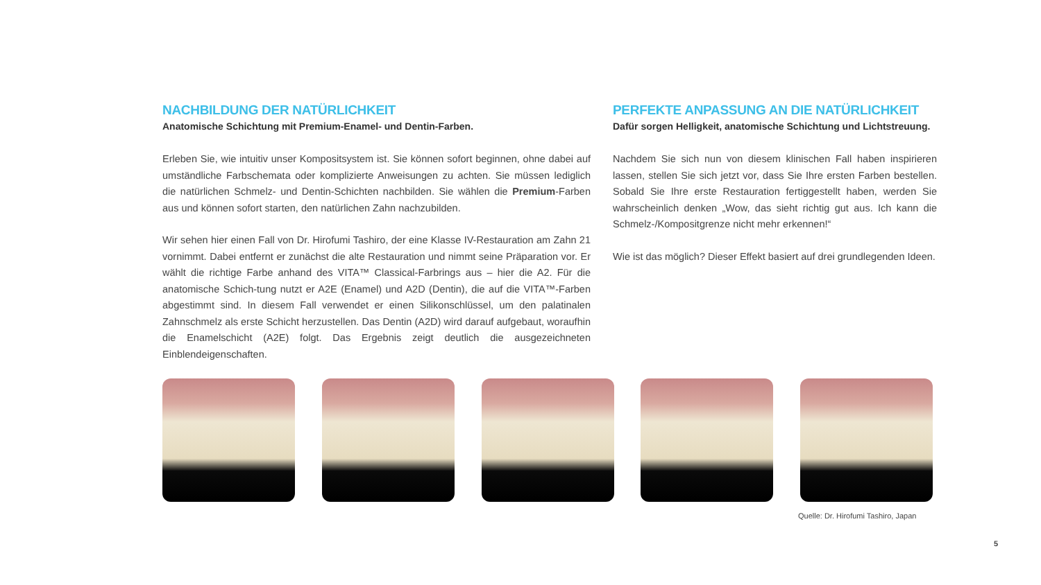NACHBILDUNG DER NATÜRLICHKEIT
Anatomische Schichtung mit Premium-Enamel- und Dentin-Farben.
Erleben Sie, wie intuitiv unser Kompositsystem ist. Sie können sofort beginnen, ohne dabei auf umständliche Farbschemata oder komplizierte Anweisungen zu achten. Sie müssen lediglich die natürlichen Schmelz- und Dentin-Schichten nachbilden. Sie wählen die Premium-Farben aus und können sofort starten, den natürlichen Zahn nachzubilden.
Wir sehen hier einen Fall von Dr. Hirofumi Tashiro, der eine Klasse IV-Restauration am Zahn 21 vornimmt. Dabei entfernt er zunächst die alte Restauration und nimmt seine Präparation vor. Er wählt die richtige Farbe anhand des VITA™ Classical-Farbrings aus – hier die A2. Für die anatomische Schich-tung nutzt er A2E (Enamel) und A2D (Dentin), die auf die VITA™-Farben abgestimmt sind. In diesem Fall verwendet er einen Silikonschlüssel, um den palatinalen Zahnschmelz als erste Schicht herzustellen. Das Dentin (A2D) wird darauf aufgebaut, woraufhin die Enamelschicht (A2E) folgt. Das Ergebnis zeigt deutlich die ausgezeichneten Einblendeigenschaften.
PERFEKTE ANPASSUNG AN DIE NATÜRLICHKEIT
Dafür sorgen Helligkeit, anatomische Schichtung und Lichtstreuung.
Nachdem Sie sich nun von diesem klinischen Fall haben inspirieren lassen, stellen Sie sich jetzt vor, dass Sie Ihre ersten Farben bestellen. Sobald Sie Ihre erste Restauration fertiggestellt haben, werden Sie wahrscheinlich denken „Wow, das sieht richtig gut aus. Ich kann die Schmelz-/Kompositgrenze nicht mehr erkennen!“
Wie ist das möglich? Dieser Effekt basiert auf drei grundlegenden Ideen.
Quelle: Dr. Hirofumi Tashiro, Japan
5